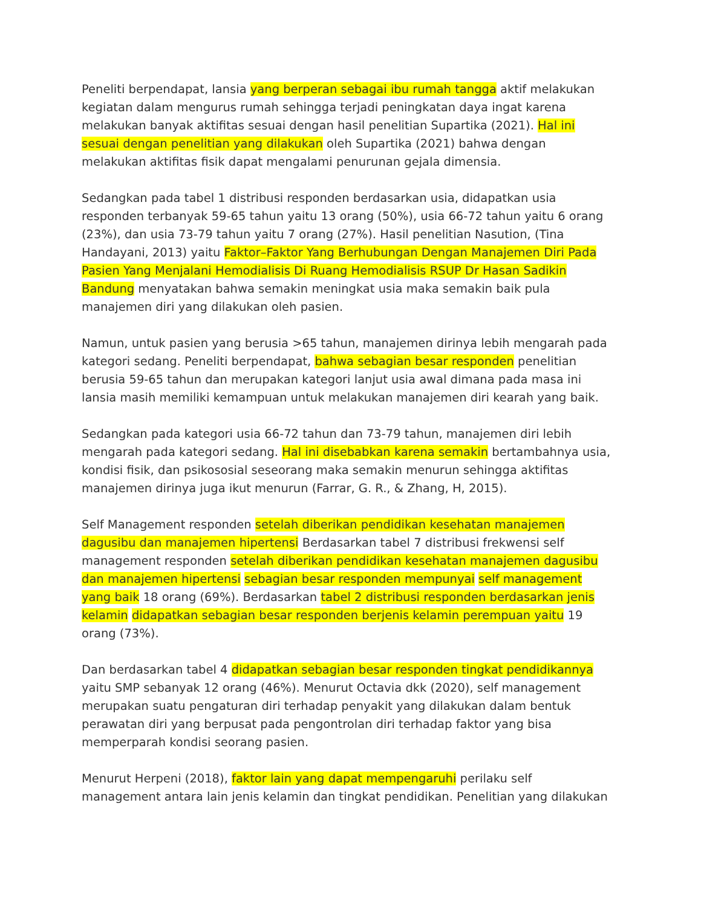Peneliti berpendapat, lansia yang berperan sebagai ibu rumah tangga aktif melakukan kegiatan dalam mengurus rumah sehingga terjadi peningkatan daya ingat karena melakukan banyak aktifitas sesuai dengan hasil penelitian Supartika (2021). Hal ini sesuai dengan penelitian yang dilakukan oleh Supartika (2021) bahwa dengan melakukan aktifitas fisik dapat mengalami penurunan gejala dimensia.
Sedangkan pada tabel 1 distribusi responden berdasarkan usia, didapatkan usia responden terbanyak 59-65 tahun yaitu 13 orang (50%), usia 66-72 tahun yaitu 6 orang (23%), dan usia 73-79 tahun yaitu 7 orang (27%). Hasil penelitian Nasution, (Tina Handayani, 2013) yaitu Faktor–Faktor Yang Berhubungan Dengan Manajemen Diri Pada Pasien Yang Menjalani Hemodialisis Di Ruang Hemodialisis RSUP Dr Hasan Sadikin Bandung menyatakan bahwa semakin meningkat usia maka semakin baik pula manajemen diri yang dilakukan oleh pasien.
Namun, untuk pasien yang berusia >65 tahun, manajemen dirinya lebih mengarah pada kategori sedang. Peneliti berpendapat, bahwa sebagian besar responden penelitian berusia 59-65 tahun dan merupakan kategori lanjut usia awal dimana pada masa ini lansia masih memiliki kemampuan untuk melakukan manajemen diri kearah yang baik.
Sedangkan pada kategori usia 66-72 tahun dan 73-79 tahun, manajemen diri lebih mengarah pada kategori sedang. Hal ini disebabkan karena semakin bertambahnya usia, kondisi fisik, dan psikososial seseorang maka semakin menurun sehingga aktifitas manajemen dirinya juga ikut menurun (Farrar, G. R., & Zhang, H, 2015).
Self Management responden setelah diberikan pendidikan kesehatan manajemen dagusibu dan manajemen hipertensi Berdasarkan tabel 7 distribusi frekwensi self management responden setelah diberikan pendidikan kesehatan manajemen dagusibu dan manajemen hipertensi sebagian besar responden mempunyai self management yang baik 18 orang (69%). Berdasarkan tabel 2 distribusi responden berdasarkan jenis kelamin didapatkan sebagian besar responden berjenis kelamin perempuan yaitu 19 orang (73%).
Dan berdasarkan tabel 4 didapatkan sebagian besar responden tingkat pendidikannya yaitu SMP sebanyak 12 orang (46%). Menurut Octavia dkk (2020), self management merupakan suatu pengaturan diri terhadap penyakit yang dilakukan dalam bentuk perawatan diri yang berpusat pada pengontrolan diri terhadap faktor yang bisa memperparah kondisi seorang pasien.
Menurut Herpeni (2018), faktor lain yang dapat mempengaruhi perilaku self management antara lain jenis kelamin dan tingkat pendidikan. Penelitian yang dilakukan